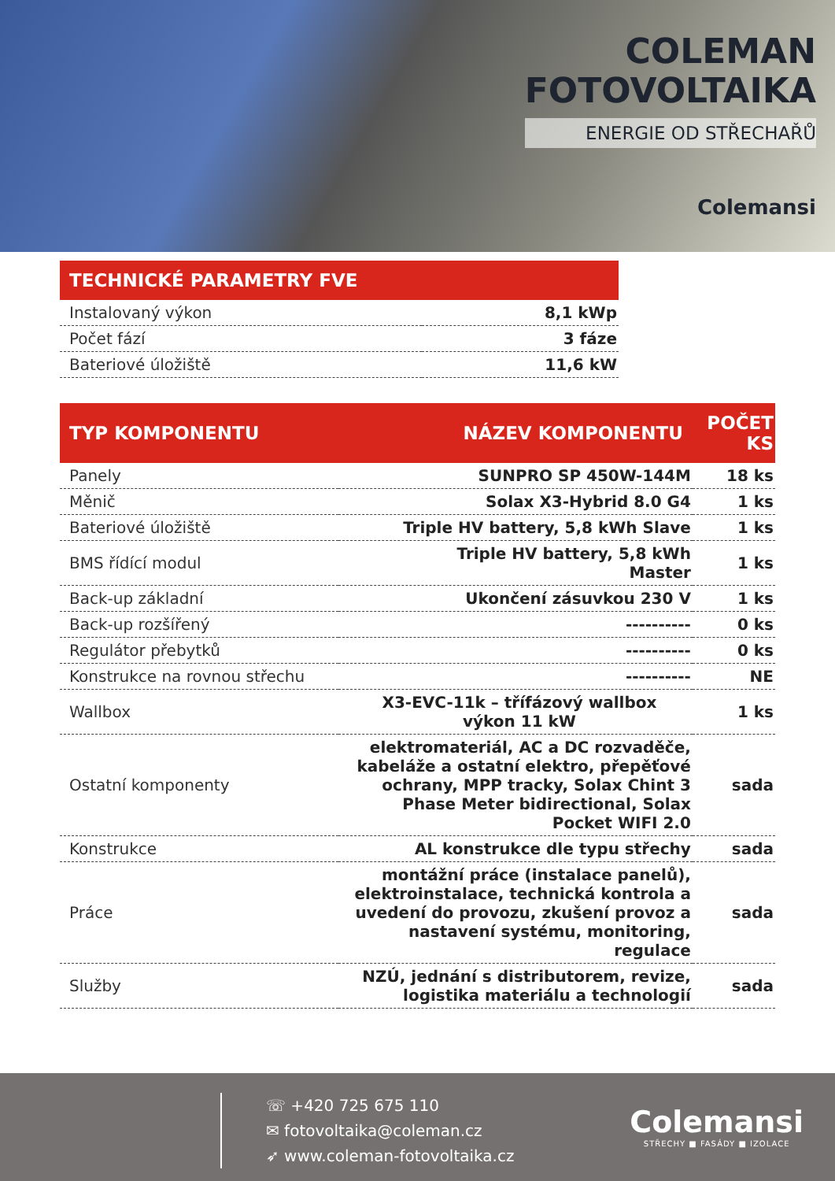COLEMAN
FOTOVOLTAIKA
ENERGIE OD STŘECHAŘŮ
Colemansi
| TECHNICKÉ PARAMETRY FVE | |
| --- | --- |
| Instalovaný výkon | 8,1 kWp |
| Počet fází | 3 fáze |
| Bateriové úložiště | 11,6 kW |
| TYP KOMPONENTU | NÁZEV KOMPONENTU | POČET KS |
| --- | --- | --- |
| Panely | SUNPRO SP 450W-144M | 18 ks |
| Měnič | Solax X3-Hybrid 8.0 G4 | 1 ks |
| Bateriové úložiště | Triple HV battery, 5,8 kWh Slave | 1 ks |
| BMS řídící modul | Triple HV battery, 5,8 kWh Master | 1 ks |
| Back-up základní | Ukončení zásuvkou 230 V | 1 ks |
| Back-up rozšířený | ---------- | 0 ks |
| Regulátor přebytků | ---------- | 0 ks |
| Konstrukce na rovnou střechu | ---------- | NE |
| Wallbox | X3-EVC-11k – třífázový wallbox výkon 11 kW | 1 ks |
| Ostatní komponenty | elektromateriál, AC a DC rozvaděče, kabeláže a ostatní elektro, přepěťové ochrany, MPP tracky, Solax Chint 3 Phase Meter bidirectional, Solax Pocket WIFI 2.0 | sada |
| Konstrukce | AL konstrukce dle typu střechy | sada |
| Práce | montážní práce (instalace panelů), elektroinstalace, technická kontrola a uvedení do provozu, zkušení provoz a nastavení systému, monitoring, regulace | sada |
| Služby | NZÚ, jednání s distributorem, revize, logistika materiálu a technologií | sada |
☏ +420 725 675 110
✉ fotovoltaika@coleman.cz
➶ www.coleman-fotovoltaika.cz
Colemansi
STŘECHY ■ FASÁDY ■ IZOLACE